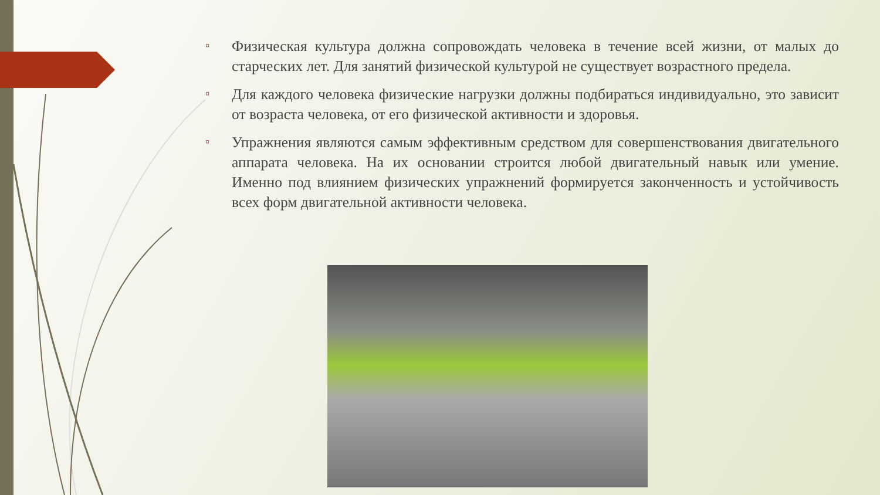▫
Физическая культура должна сопровождать человека в течение всей жизни, от малых до старческих лет. Для занятий физической культурой не существует возрастного предела.
▫
Для каждого человека физические нагрузки должны подбираться индивидуально, это зависит от возраста человека, от его физической активности и здоровья.
▫
Упражнения являются самым эффективным средством для совершенствования двигательного аппарата человека. На их основании строится любой двигательный навык или умение. Именно под влиянием физических упражнений формируется законченность и устойчивость всех форм двигательной активности человека.